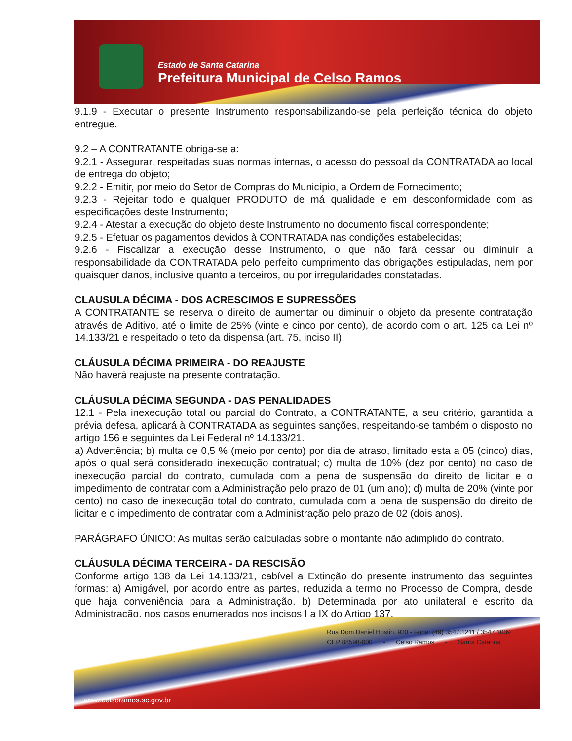Estado de Santa Catarina
Prefeitura Municipal de Celso Ramos
9.1.9 - Executar o presente Instrumento responsabilizando-se pela perfeição técnica do objeto entregue.
9.2 – A CONTRATANTE obriga-se a:
9.2.1 - Assegurar, respeitadas suas normas internas, o acesso do pessoal da CONTRATADA ao local de entrega do objeto;
9.2.2 - Emitir, por meio do Setor de Compras do Município, a Ordem de Fornecimento;
9.2.3 - Rejeitar todo e qualquer PRODUTO de má qualidade e em desconformidade com as especificações deste Instrumento;
9.2.4 - Atestar a execução do objeto deste Instrumento no documento fiscal correspondente;
9.2.5 - Efetuar os pagamentos devidos à CONTRATADA nas condições estabelecidas;
9.2.6 - Fiscalizar a execução desse Instrumento, o que não fará cessar ou diminuir a responsabilidade da CONTRATADA pelo perfeito cumprimento das obrigações estipuladas, nem por quaisquer danos, inclusive quanto a terceiros, ou por irregularidades constatadas.
CLAUSULA DÉCIMA - DOS ACRESCIMOS E SUPRESSÕES
A CONTRATANTE se reserva o direito de aumentar ou diminuir o objeto da presente contratação através de Aditivo, até o limite de 25% (vinte e cinco por cento), de acordo com o art. 125 da Lei nº 14.133/21 e respeitado o teto da dispensa (art. 75, inciso II).
CLÁUSULA DÉCIMA PRIMEIRA - DO REAJUSTE
Não haverá reajuste na presente contratação.
CLÁUSULA DÉCIMA SEGUNDA - DAS PENALIDADES
12.1 - Pela inexecução total ou parcial do Contrato, a CONTRATANTE, a seu critério, garantida a prévia defesa, aplicará à CONTRATADA as seguintes sanções, respeitando-se também o disposto no artigo 156 e seguintes da Lei Federal nº 14.133/21.
a) Advertência; b) multa de 0,5 % (meio por cento) por dia de atraso, limitado esta a 05 (cinco) dias, após o qual será considerado inexecução contratual; c) multa de 10% (dez por cento) no caso de inexecução parcial do contrato, cumulada com a pena de suspensão do direito de licitar e o impedimento de contratar com a Administração pelo prazo de 01 (um ano); d) multa de 20% (vinte por cento) no caso de inexecução total do contrato, cumulada com a pena de suspensão do direito de licitar e o impedimento de contratar com a Administração pelo prazo de 02 (dois anos).
PARÁGRAFO ÚNICO: As multas serão calculadas sobre o montante não adimplido do contrato.
CLÁUSULA DÉCIMA TERCEIRA - DA RESCISÃO
Conforme artigo 138 da Lei 14.133/21, cabível a Extinção do presente instrumento das seguintes formas: a) Amigável, por acordo entre as partes, reduzida a termo no Processo de Compra, desde que haja conveniência para a Administração. b) Determinada por ato unilateral e escrito da Administração, nos casos enumerados nos incisos I a IX do Artigo 137.
Rua Dom Daniel Hostin, 930 - Fone: (49) 3547.1211 / 3547.1039
CEP 88598-000 - Celso Ramos - Santa Catarina
www.celsoramos.sc.gov.br